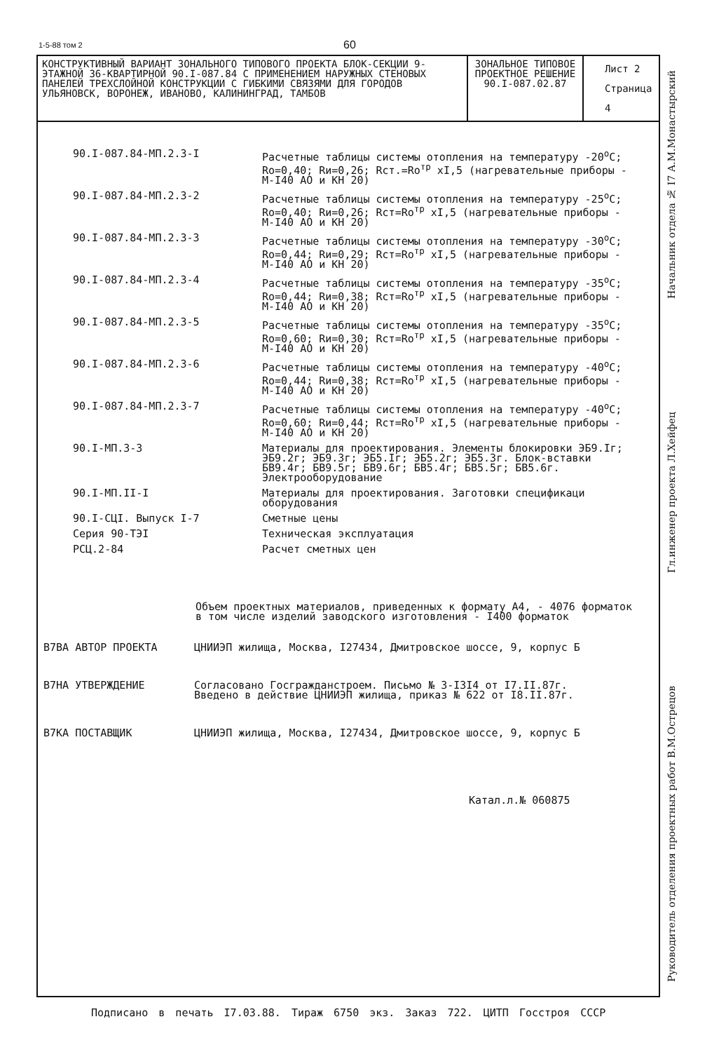1-5-88 том 2 60
| КОНСТРУКТИВНЫЙ ВАРИАНТ ЗОНАЛЬНОГО ТИПОВОГО ПРОЕКТА БЛОК-СЕКЦИИ 9-ЭТАЖНОЙ 36-КВАРТИРНОЙ 90.I-087.84 С ПРИМЕНЕНИЕМ НАРУЖНЫХ СТЕНОВЫХ ПАНЕЛЕЙ ТРЕХСЛОЙНОЙ КОНСТРУКЦИИ С ГИБКИМИ СВЯЗЯМИ ДЛЯ ГОРОДОВ УЛЬЯНОВСК, ВОРОНЕЖ, ИВАНОВО, КАЛИНИНГРАД, ТАМБОВ | ЗОНАЛЬНОЕ ТИПОВОЕ ПРОЕКТНОЕ РЕШЕНИЕ 90.I-087.02.87 | Лист 2 Страница 4 |
| 90.I-087.84-МП.2.3-I | Расчетные таблицы системы отопления на температуру -20<sup>о</sup>С; Ro=0,40; Rи=0,26; Rст.=Ro<sup>тр</sup> xI,5 (нагревательные приборы - М-I40 АО и КН 20) |
| 90.I-087.84-МП.2.3-2 | Расчетные таблицы системы отопления на температуру -25<sup>о</sup>С; Ro=0,40; Rи=0,26; Rст=Ro<sup>тр</sup> xI,5 (нагревательные приборы - М-I40 АО и КН 20) |
| 90.I-087.84-МП.2.3-3 | Расчетные таблицы системы отопления на температуру -30<sup>о</sup>С; Ro=0,44; Rи=0,29; Rст=Ro<sup>тр</sup> xI,5 (нагревательные приборы - М-I40 АО и КН 20) |
| 90.I-087.84-МП.2.3-4 | Расчетные таблицы системы отопления на температуру -35<sup>о</sup>С; Ro=0,44; Rи=0,38; Rст=Ro<sup>тр</sup> xI,5 (нагревательные приборы - М-I40 АО и КН 20) |
| 90.I-087.84-МП.2.3-5 | Расчетные таблицы системы отопления на температуру -35<sup>о</sup>С; Ro=0,60; Rи=0,30; Rст=Ro<sup>тр</sup> xI,5 (нагревательные приборы - М-I40 АО и КН 20) |
| 90.I-087.84-МП.2.3-6 | Расчетные таблицы системы отопления на температуру -40<sup>о</sup>С; Ro=0,44; Rи=0,38; Rст=Ro<sup>тр</sup> xI,5 (нагревательные приборы - М-I40 АО и КН 20) |
| 90.I-087.84-МП.2.3-7 | Расчетные таблицы системы отопления на температуру -40<sup>о</sup>С; Ro=0,60; Rи=0,44; Rст=Ro<sup>тр</sup> xI,5 (нагревательные приборы - М-I40 АО и КН 20) |
| 90.I-МП.3-3 | Материалы для проектирования. Элементы блокировки ЭБ9.Iг; ЭБ9.2г; ЭБ9.3г; ЭБ5.Iг; ЭБ5.2г; ЭБ5.3г. Блок-вставки БВ9.4г; БВ9.5г; БВ9.6г; БВ5.4г; БВ5.5г; БВ5.6г. Электрооборудование |
| 90.I-МП.II-I | Материалы для проектирования. Заготовки спецификаци оборудования |
| 90.I-СЦI. Выпуск I-7 | Сметные цены |
| Серия 90-ТЭI | Техническая эксплуатация |
| РСЦ.2-84 | Расчет сметных цен |
Объем проектных материалов, приведенных к формату А4, - 4076 форматок
в том числе изделий заводского изготовления - I400 форматок
| В7ВА АВТОР ПРОЕКТА | ЦНИИЭП жилища, Москва, I27434, Дмитровское шоссе, 9, корпус Б |
| В7НА УТВЕРЖДЕНИЕ | Согласовано Госгражданстроем. Письмо № 3-I3I4 от I7.II.87г. Введено в действие ЦНИИЭП жилища, приказ № 622 от I8.II.87г. |
| В7КА ПОСТАВЩИК | ЦНИИЭП жилища, Москва, I27434, Дмитровское шоссе, 9, корпус Б |
Катал.л.№ 060875
Руководитель отделения проектных работ В.М.Острецов Гл.инженер проекта Л.Хейфец Начальник отдела № I7 А.М.Монастырский
Подписано в печать I7.03.88. Тираж 6750 экз. Заказ 722. ЦИТП Госстроя СССР